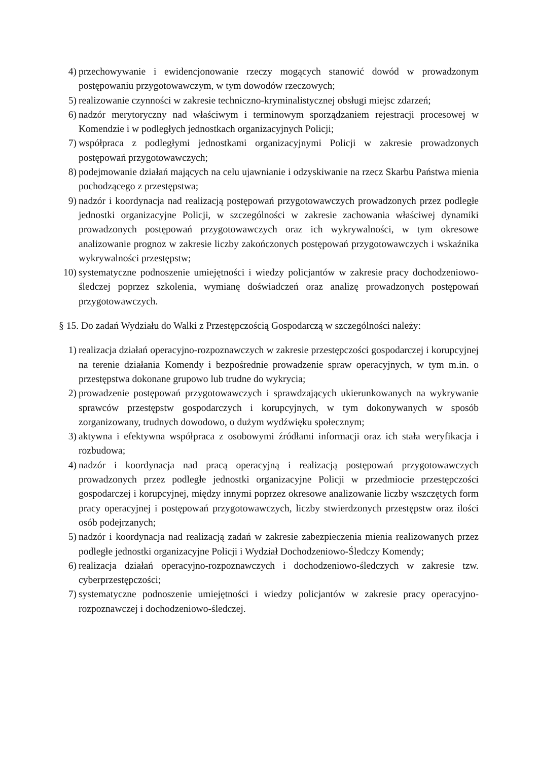4) przechowywanie i ewidencjonowanie rzeczy mogących stanowić dowód w prowadzonym postępowaniu przygotowawczym, w tym dowodów rzeczowych;
5) realizowanie czynności w zakresie techniczno-kryminalistycznej obsługi miejsc zdarzeń;
6) nadzór merytoryczny nad właściwym i terminowym sporządzaniem rejestracji procesowej w Komendzie i w podległych jednostkach organizacyjnych Policji;
7) współpraca z podległymi jednostkami organizacyjnymi Policji w zakresie prowadzonych postępowań przygotowawczych;
8) podejmowanie działań mających na celu ujawnianie i odzyskiwanie na rzecz Skarbu Państwa mienia pochodzącego z przestępstwa;
9) nadzór i koordynacja nad realizacją postępowań przygotowawczych prowadzonych przez podległe jednostki organizacyjne Policji, w szczególności w zakresie zachowania właściwej dynamiki prowadzonych postępowań przygotowawczych oraz ich wykrywalności, w tym okresowe analizowanie prognoz w zakresie liczby zakończonych postępowań przygotowawczych i wskaźnika wykrywalności przestępstw;
10) systematyczne podnoszenie umiejętności i wiedzy policjantów w zakresie pracy dochodzeniowo-śledczej poprzez szkolenia, wymianę doświadczeń oraz analizę prowadzonych postępowań przygotowawczych.
§ 15. Do zadań Wydziału do Walki z Przestępczością Gospodarczą w szczególności należy:
1) realizacja działań operacyjno-rozpoznawczych w zakresie przestępczości gospodarczej i korupcyjnej na terenie działania Komendy i bezpośrednie prowadzenie spraw operacyjnych, w tym m.in. o przestępstwa dokonane grupowo lub trudne do wykrycia;
2) prowadzenie postępowań przygotowawczych i sprawdzających ukierunkowanych na wykrywanie sprawców przestępstw gospodarczych i korupcyjnych, w tym dokonywanych w sposób zorganizowany, trudnych dowodowo, o dużym wydźwięku społecznym;
3) aktywna i efektywna współpraca z osobowymi źródłami informacji oraz ich stała weryfikacja i rozbudowa;
4) nadzór i koordynacja nad pracą operacyjną i realizacją postępowań przygotowawczych prowadzonych przez podległe jednostki organizacyjne Policji w przedmiocie przestępczości gospodarczej i korupcyjnej, między innymi poprzez okresowe analizowanie liczby wszczętych form pracy operacyjnej i postępowań przygotowawczych, liczby stwierdzonych przestępstw oraz ilości osób podejrzanych;
5) nadzór i koordynacja nad realizacją zadań w zakresie zabezpieczenia mienia realizowanych przez podległe jednostki organizacyjne Policji i Wydział Dochodzeniowo-Śledczy Komendy;
6) realizacja działań operacyjno-rozpoznawczych i dochodzeniowo-śledczych w zakresie tzw. cyberprzestępczości;
7) systematyczne podnoszenie umiejętności i wiedzy policjantów w zakresie pracy operacyjno-rozpoznawczej i dochodzeniowo-śledczej.